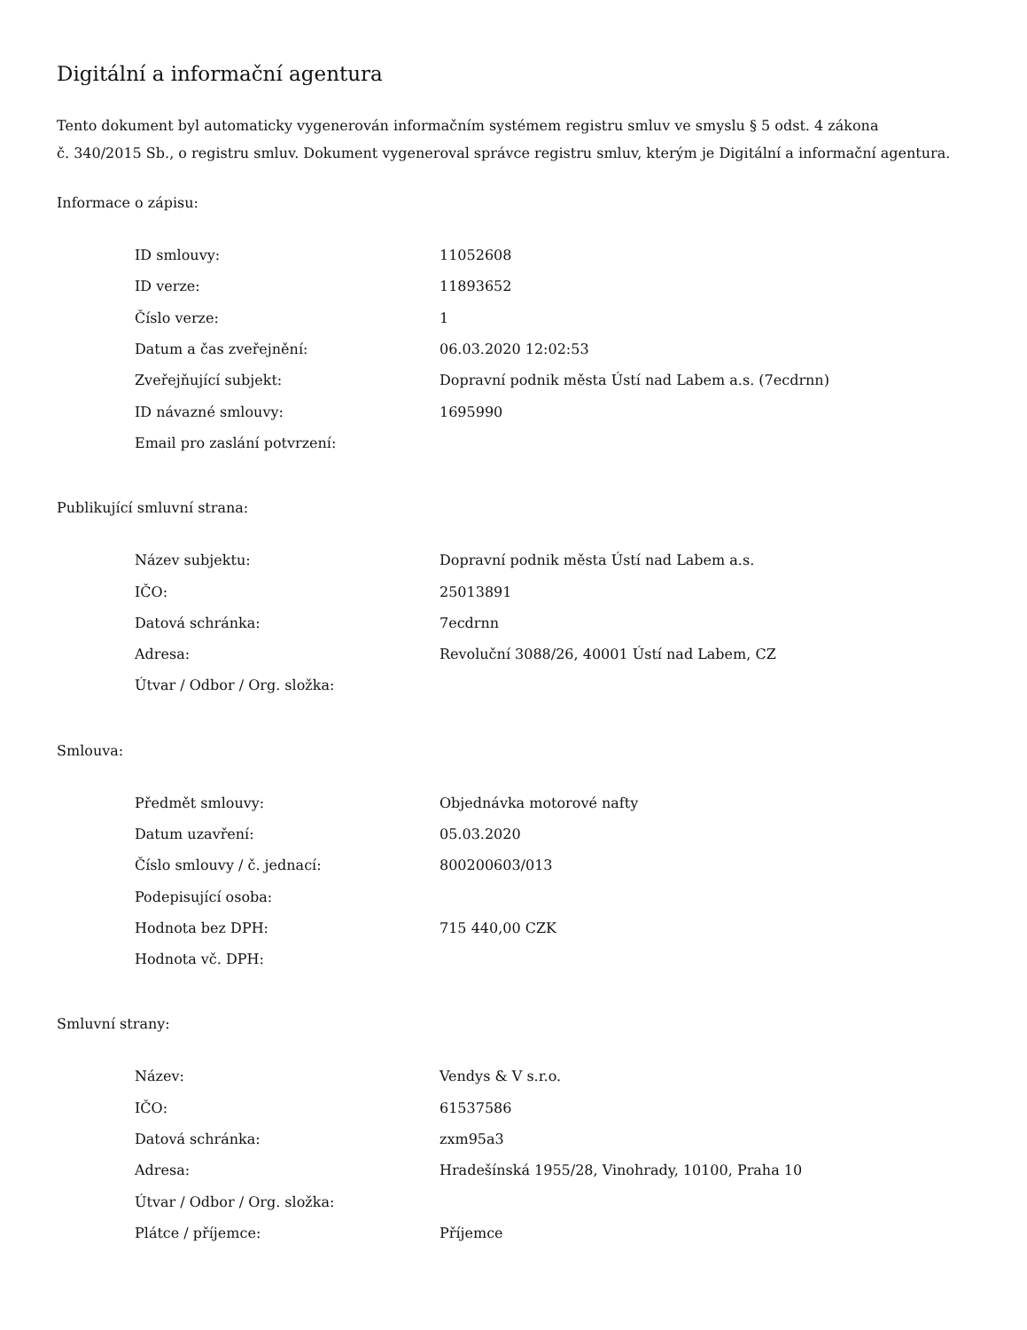Digitální a informační agentura
Tento dokument byl automaticky vygenerován informačním systémem registru smluv ve smyslu § 5 odst. 4 zákona
č. 340/2015 Sb., o registru smluv. Dokument vygeneroval správce registru smluv, kterým je Digitální a informační agentura.
Informace o zápisu:
| ID smlouvy: | 11052608 |
| ID verze: | 11893652 |
| Číslo verze: | 1 |
| Datum a čas zveřejnění: | 06.03.2020 12:02:53 |
| Zveřejňující subjekt: | Dopravní podnik města Ústí nad Labem a.s. (7ecdrnn) |
| ID návazné smlouvy: | 1695990 |
| Email pro zaslání potvrzení: | |
Publikující smluvní strana:
| Název subjektu: | Dopravní podnik města Ústí nad Labem a.s. |
| IČO: | 25013891 |
| Datová schránka: | 7ecdrnn |
| Adresa: | Revoluční 3088/26, 40001 Ústí nad Labem, CZ |
| Útvar / Odbor / Org. složka: | |
Smlouva:
| Předmět smlouvy: | Objednávka motorové nafty |
| Datum uzavření: | 05.03.2020 |
| Číslo smlouvy / č. jednací: | 800200603/013 |
| Podepisující osoba: | |
| Hodnota bez DPH: | 715 440,00 CZK |
| Hodnota vč. DPH: | |
Smluvní strany:
| Název: | Vendys & V s.r.o. |
| IČO: | 61537586 |
| Datová schránka: | zxm95a3 |
| Adresa: | Hradešínská 1955/28, Vinohrady, 10100, Praha 10 |
| Útvar / Odbor / Org. složka: | |
| Plátce / příjemce: | Příjemce |